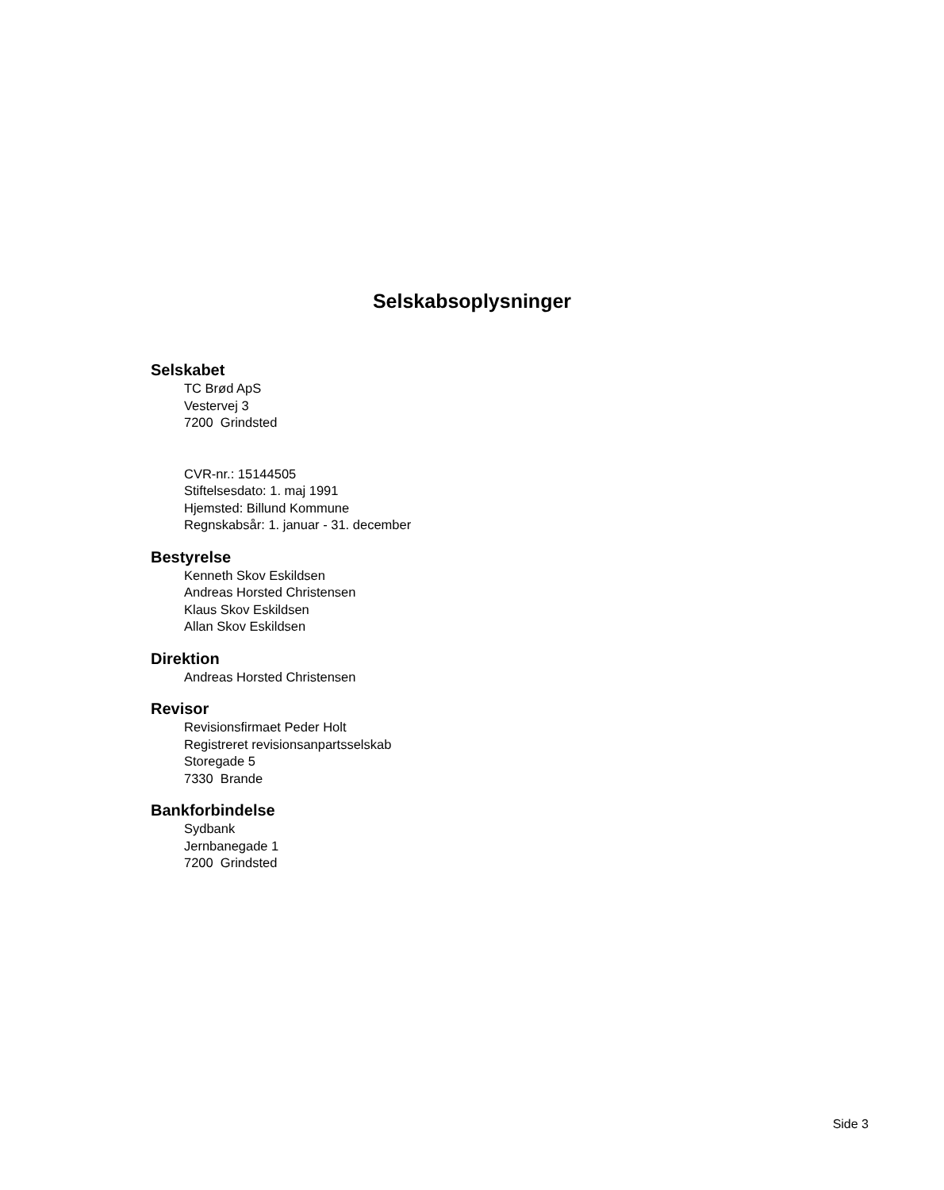Selskabsoplysninger
Selskabet
TC Brød ApS
Vestervej 3
7200 Grindsted
CVR-nr.: 15144505
Stiftelsesdato: 1. maj 1991
Hjemsted: Billund Kommune
Regnskabsår: 1. januar - 31. december
Bestyrelse
Kenneth Skov Eskildsen
Andreas Horsted Christensen
Klaus Skov Eskildsen
Allan Skov Eskildsen
Direktion
Andreas Horsted Christensen
Revisor
Revisionsfirmaet Peder Holt
Registreret revisionsanpartsselskab
Storegade 5
7330 Brande
Bankforbindelse
Sydbank
Jernbanegade 1
7200 Grindsted
Side 3